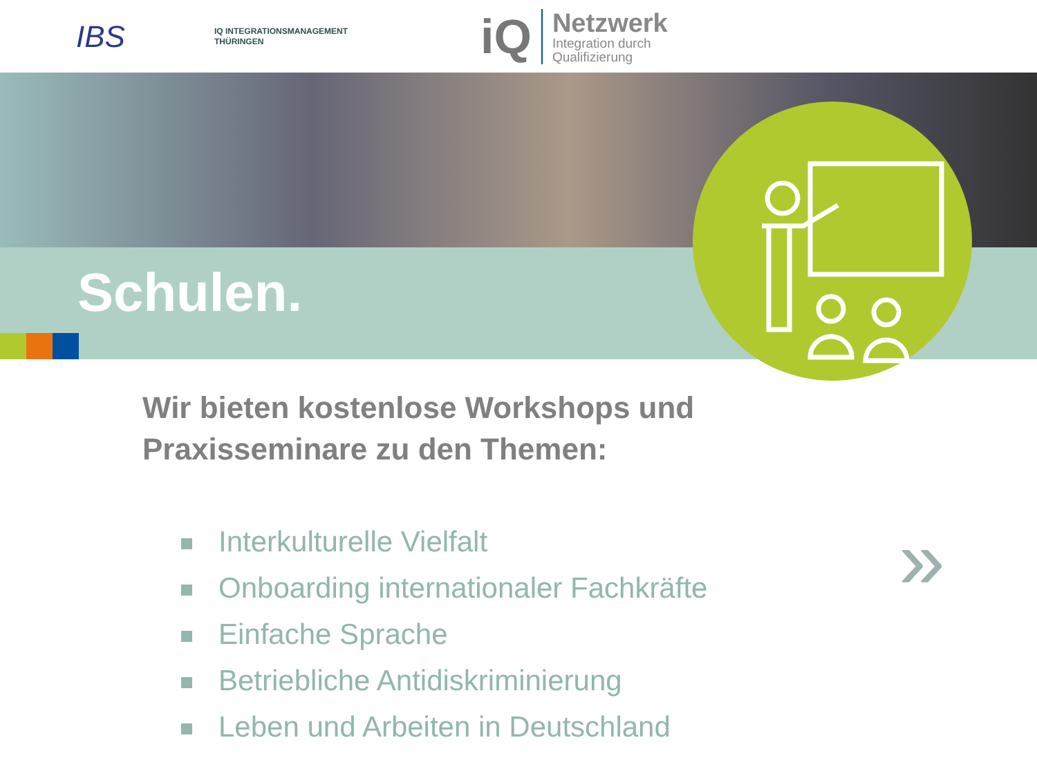IBS
IQ INTEGRATIONSMANAGEMENT
THÜRINGEN
iQ
Netzwerk
Integration durch
Qualifizierung
Schulen.
Wir bieten kostenlose Workshops und
Praxisseminare zu den Themen:
Interkulturelle Vielfalt
Onboarding internationaler Fachkräfte
Einfache Sprache
Betriebliche Antidiskriminierung
Leben und Arbeiten in Deutschland
»